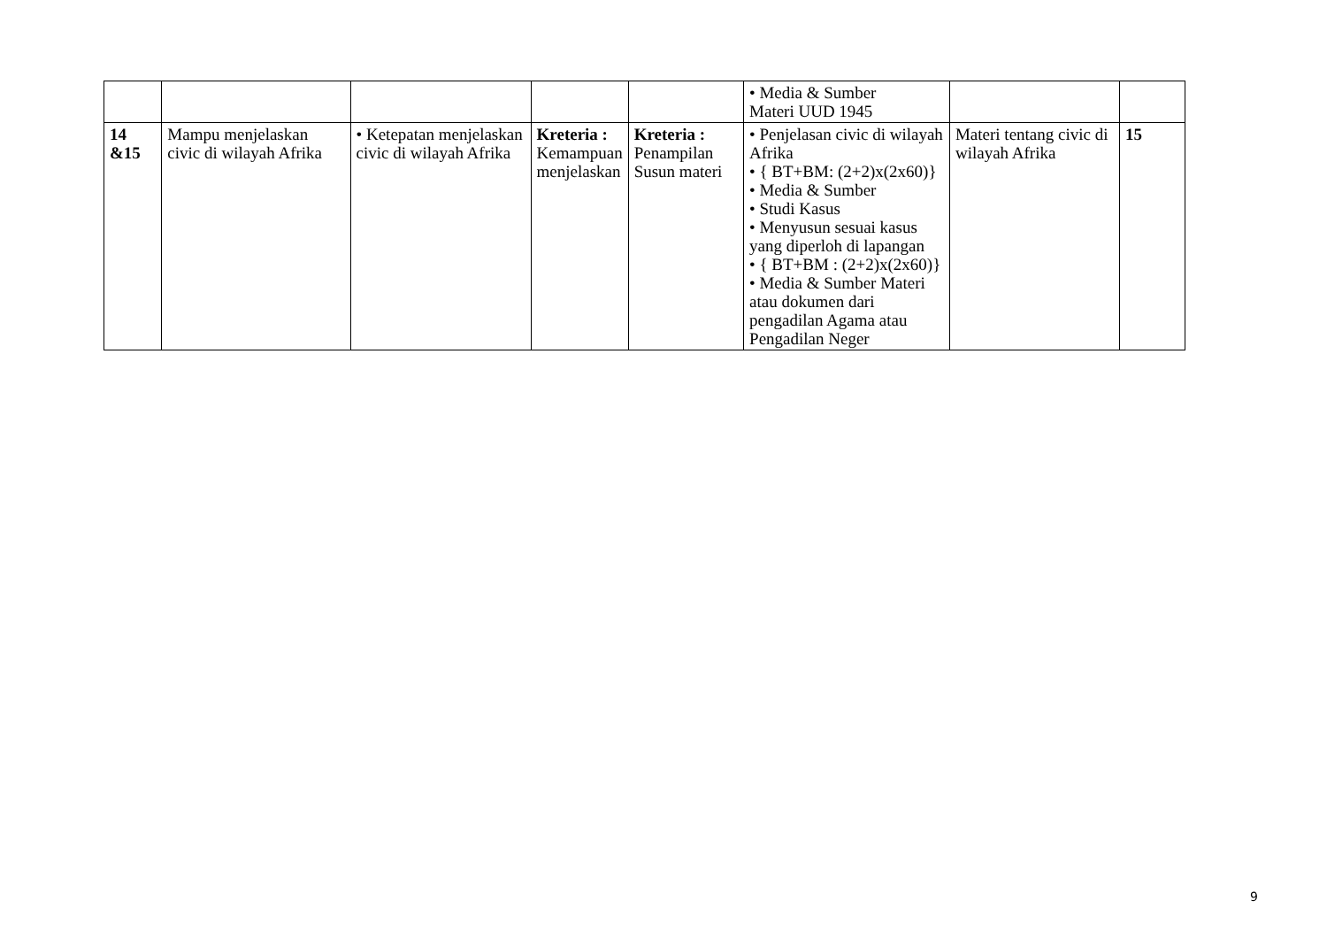| | | | | | • Media & Sumber Materi UUD 1945 | | |
| 14 &15 | Mampu menjelaskan civic di wilayah Afrika | • Ketepatan menjelaskan civic di wilayah Afrika | Kreteria : Kemampuan menjelaskan | Kreteria : Penampilan Susun materi | • Penjelasan civic di wilayah Afrika • { BT+BM: (2+2)x(2x60)} • Media & Sumber • Studi Kasus • Menyusun sesuai kasus yang diperloh di lapangan • { BT+BM : (2+2)x(2x60)} • Media & Sumber Materi atau dokumen dari pengadilan Agama atau Pengadilan Neger | Materi tentang civic di wilayah Afrika | 15 |
9